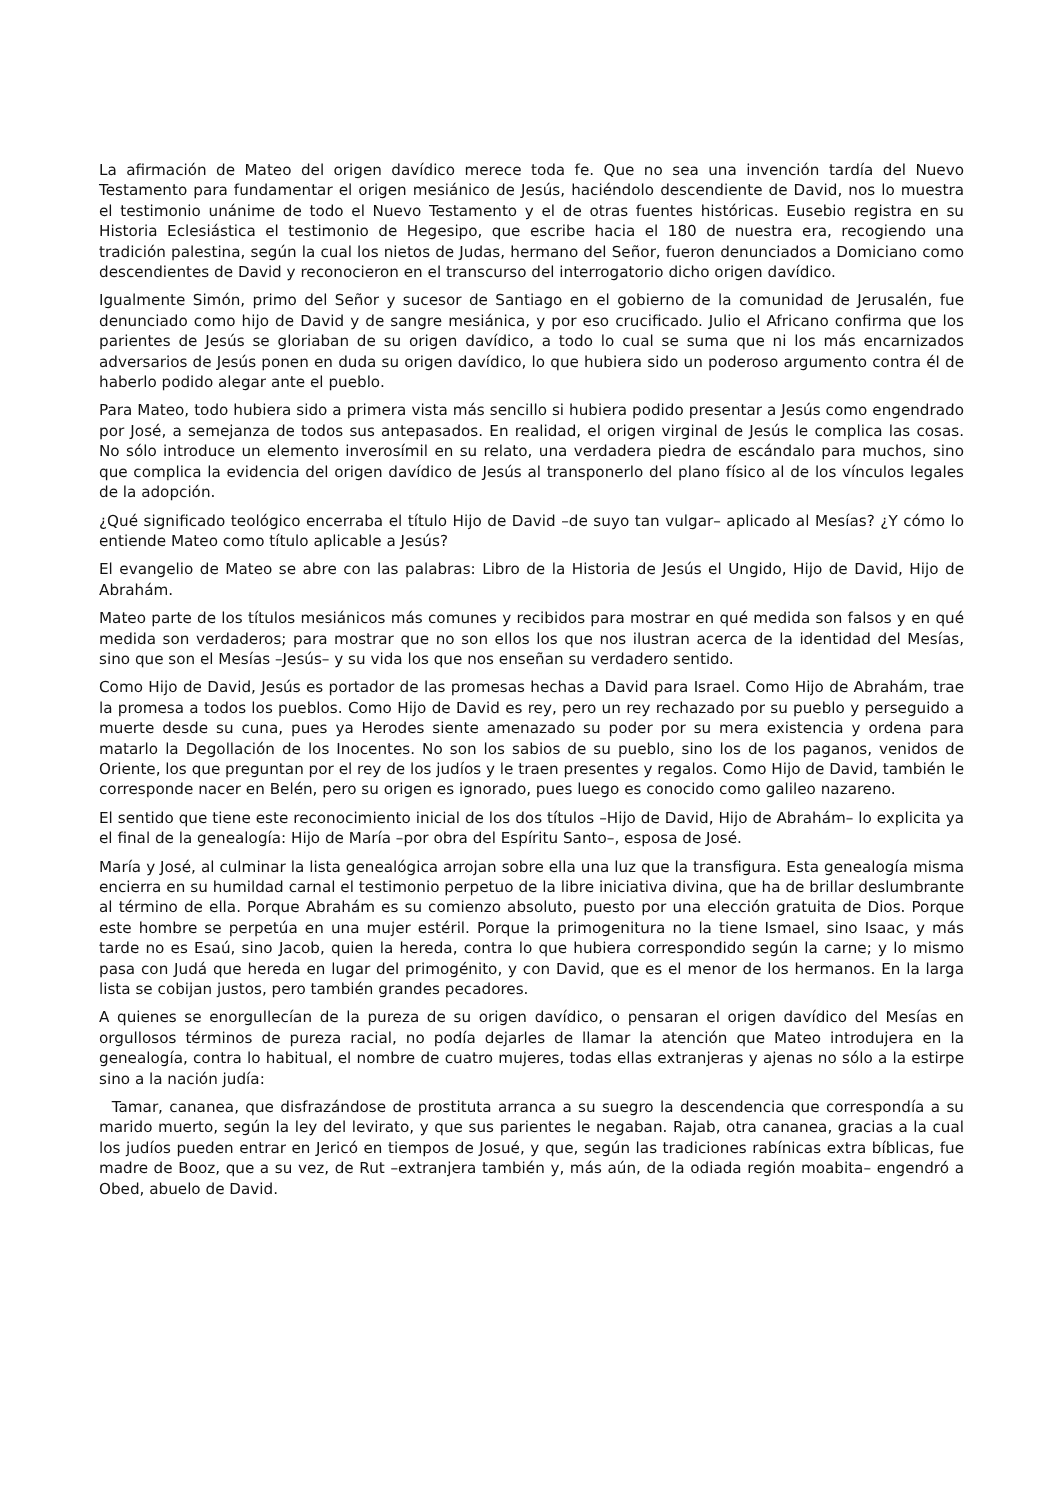La afirmación de Mateo del origen davídico merece toda fe. Que no sea una invención tardía del Nuevo Testamento para fundamentar el origen mesiánico de Jesús, haciéndolo descendiente de David, nos lo muestra el testimonio unánime de todo el Nuevo Testamento y el de otras fuentes históricas. Eusebio registra en su Historia Eclesiástica el testimonio de Hegesipo, que escribe hacia el 180 de nuestra era, recogiendo una tradición palestina, según la cual los nietos de Judas, hermano del Señor, fueron denunciados a Domiciano como descendientes de David y reconocieron en el transcurso del interrogatorio dicho origen davídico.
Igualmente Simón, primo del Señor y sucesor de Santiago en el gobierno de la comunidad de Jerusalén, fue denunciado como hijo de David y de sangre mesiánica, y por eso crucificado. Julio el Africano confirma que los parientes de Jesús se gloriaban de su origen davídico, a todo lo cual se suma que ni los más encarnizados adversarios de Jesús ponen en duda su origen davídico, lo que hubiera sido un poderoso argumento contra él de haberlo podido alegar ante el pueblo.
Para Mateo, todo hubiera sido a primera vista más sencillo si hubiera podido presentar a Jesús como engendrado por José, a semejanza de todos sus antepasados. En realidad, el origen virginal de Jesús le complica las cosas. No sólo introduce un elemento inverosímil en su relato, una verdadera piedra de escándalo para muchos, sino que complica la evidencia del origen davídico de Jesús al transponerlo del plano físico al de los vínculos legales de la adopción.
¿Qué significado teológico encerraba el título Hijo de David –de suyo tan vulgar– aplicado al Mesías? ¿Y cómo lo entiende Mateo como título aplicable a Jesús?
El evangelio de Mateo se abre con las palabras: Libro de la Historia de Jesús el Ungido, Hijo de David, Hijo de Abrahám.
Mateo parte de los títulos mesiánicos más comunes y recibidos para mostrar en qué medida son falsos y en qué medida son verdaderos; para mostrar que no son ellos los que nos ilustran acerca de la identidad del Mesías, sino que son el Mesías –Jesús– y su vida los que nos enseñan su verdadero sentido.
Como Hijo de David, Jesús es portador de las promesas hechas a David para Israel. Como Hijo de Abrahám, trae la promesa a todos los pueblos. Como Hijo de David es rey, pero un rey rechazado por su pueblo y perseguido a muerte desde su cuna, pues ya Herodes siente amenazado su poder por su mera existencia y ordena para matarlo la Degollación de los Inocentes. No son los sabios de su pueblo, sino los de los paganos, venidos de Oriente, los que preguntan por el rey de los judíos y le traen presentes y regalos. Como Hijo de David, también le corresponde nacer en Belén, pero su origen es ignorado, pues luego es conocido como galileo nazareno.
El sentido que tiene este reconocimiento inicial de los dos títulos –Hijo de David, Hijo de Abrahám– lo explicita ya el final de la genealogía: Hijo de María –por obra del Espíritu Santo–, esposa de José.
María y José, al culminar la lista genealógica arrojan sobre ella una luz que la transfigura. Esta genealogía misma encierra en su humildad carnal el testimonio perpetuo de la libre iniciativa divina, que ha de brillar deslumbrante al término de ella. Porque Abrahám es su comienzo absoluto, puesto por una elección gratuita de Dios. Porque este hombre se perpetúa en una mujer estéril. Porque la primogenitura no la tiene Ismael, sino Isaac, y más tarde no es Esaú, sino Jacob, quien la hereda, contra lo que hubiera correspondido según la carne; y lo mismo pasa con Judá que hereda en lugar del primogénito, y con David, que es el menor de los hermanos. En la larga lista se cobijan justos, pero también grandes pecadores.
A quienes se enorgullecían de la pureza de su origen davídico, o pensaran el origen davídico del Mesías en orgullosos términos de pureza racial, no podía dejarles de llamar la atención que Mateo introdujera en la genealogía, contra lo habitual, el nombre de cuatro mujeres, todas ellas extranjeras y ajenas no sólo a la estirpe sino a la nación judía:
Tamar, cananea, que disfrazándose de prostituta arranca a su suegro la descendencia que correspondía a su marido muerto, según la ley del levirato, y que sus parientes le negaban. Rajab, otra cananea, gracias a la cual los judíos pueden entrar en Jericó en tiempos de Josué, y que, según las tradiciones rabínicas extra bíblicas, fue madre de Booz, que a su vez, de Rut –extranjera también y, más aún, de la odiada región moabita– engendró a Obed, abuelo de David.